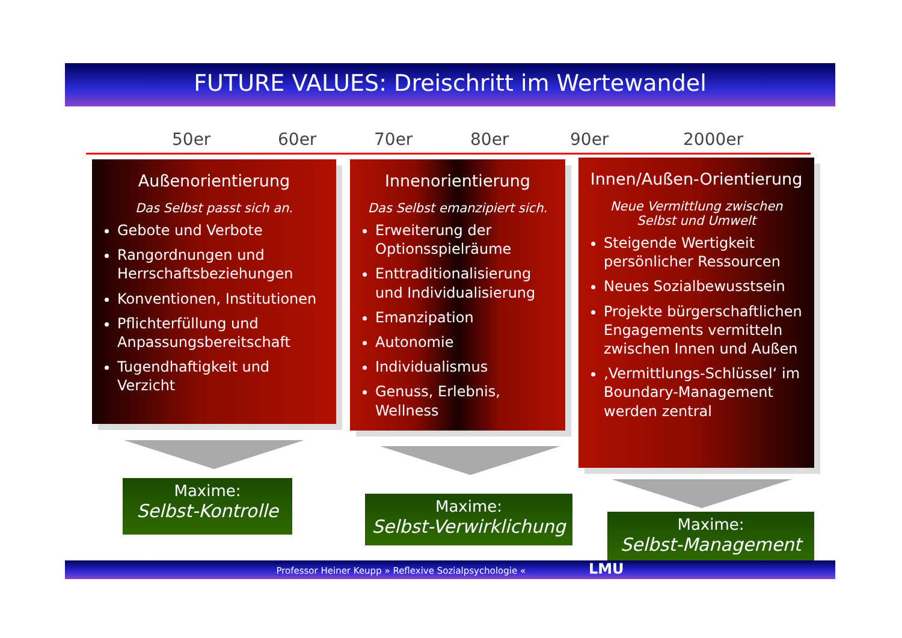FUTURE VALUES: Dreischritt im Wertewandel
50er 60er 70er 80er 90er 2000er
Außenorientierung
Das Selbst passt sich an.
Gebote und Verbote
Rangordnungen und Herrschaftsbeziehungen
Konventionen, Institutionen
Pflichterfüllung und Anpassungsbereitschaft
Tugendhaftigkeit und Verzicht
Innenorientierung
Das Selbst emanzipiert sich.
Erweiterung der Optionsspielräume
Enttraditionalisierung und Individualisierung
Emanzipation
Autonomie
Individualismus
Genuss, Erlebnis, Wellness
Innen/Außen-Orientierung
Neue Vermittlung zwischen
Selbst und Umwelt
Steigende Wertigkeit persönlicher Ressourcen
Neues Sozialbewusstsein
Projekte bürgerschaftlichen Engagements vermitteln zwischen Innen und Außen
‚Vermittlungs-Schlüssel‘ im Boundary-Management werden zentral
Maxime:
Selbst-Kontrolle
Maxime:
Selbst-Verwirklichung
Maxime:
Selbst-Management
Professor Heiner Keupp » Reflexive Sozialpsychologie « LMU